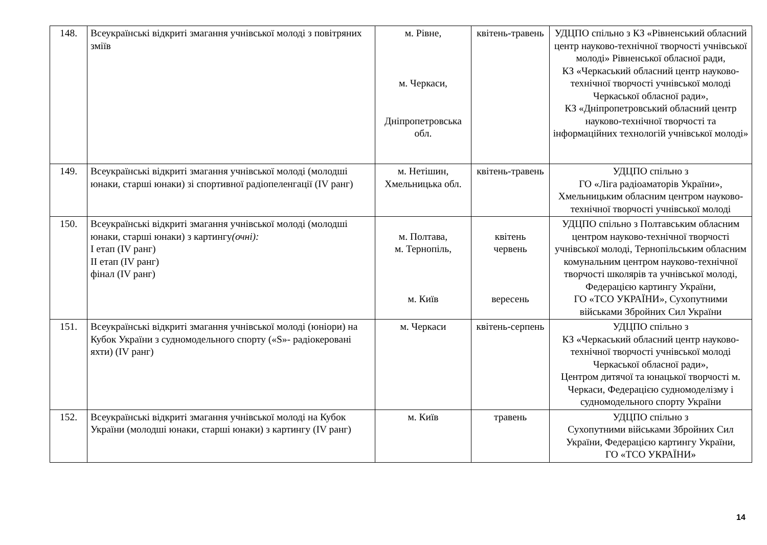| 148. | Всеукраїнські відкриті змагання учнівської молоді з повітряних зміїв | м. Рівне, м. Черкаси, Дніпропетровська обл. | квітень-травень | УДЦПО спільно з КЗ «Рівненський обласний центр науково-технічної творчості учнівської молоді» Рівненської обласної ради, КЗ «Черкаський обласний центр науково-технічної творчості учнівської молоді Черкаської обласної ради», КЗ «Дніпропетровський обласний центр науково-технічної творчості та інформаційних технологій учнівської молоді» |
| 149. | Всеукраїнські відкриті змагання учнівської молоді (молодші юнаки, старші юнаки) зі спортивної радіопеленгації (IV ранг) | м. Нетішин, Хмельницька обл. | квітень-травень | УДЦПО спільно з ГО «Ліга радіоаматорів України», Хмельницьким обласним центром науково-технічної творчості учнівської молоді |
| 150. | Всеукраїнські відкриті змагання учнівської молоді (молодші юнаки, старші юнаки) з картингу (очні): І етап (IV ранг) ІІ етап (IV ранг) фінал (IV ранг) | м. Полтава, м. Тернопіль, м. Київ | квітень червень вересень | УДЦПО спільно з Полтавським обласним центром науково-технічної творчості учнівської молоді, Тернопільським обласним комунальним центром науково-технічної творчості школярів та учнівської молоді, Федерацією картингу України, ГО «ТСО УКРАЇНИ», Сухопутними військами Збройних Сил України |
| 151. | Всеукраїнські відкриті змагання учнівської молоді (юніори) на Кубок України з судномодельного спорту («S»- радіокеровані яхти) (IV ранг) | м. Черкаси | квітень-серпень | УДЦПО спільно з КЗ «Черкаський обласний центр науково-технічної творчості учнівської молоді Черкаської обласної ради», Центром дитячої та юнацької творчості м. Черкаси, Федерацією судномоделізму і судномодельного спорту України |
| 152. | Всеукраїнські відкриті змагання учнівської молоді на Кубок України (молодші юнаки, старші юнаки) з картингу (IV ранг) | м. Київ | травень | УДЦПО спільно з Сухопутними військами Збройних Сил України, Федерацією картингу України, ГО «ТСО УКРАЇНИ» |
14